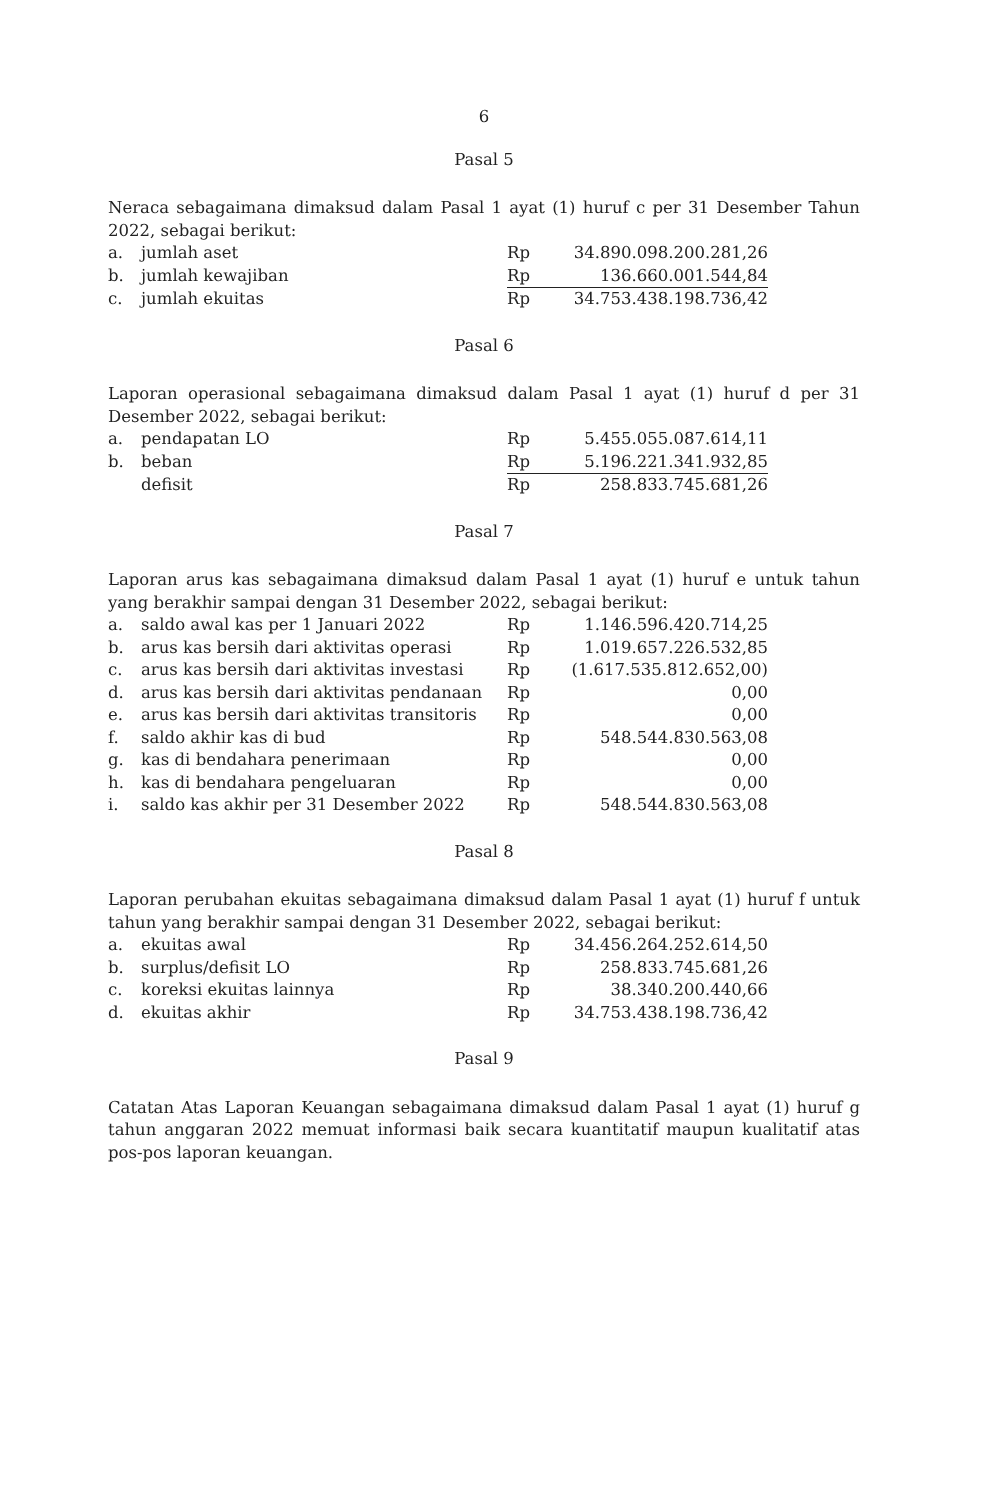6
Pasal 5
Neraca sebagaimana dimaksud dalam Pasal 1 ayat (1) huruf c per 31 Desember Tahun 2022, sebagai berikut:
| a. | jumlah aset | Rp | 34.890.098.200.281,26 |
| b. | jumlah kewajiban | Rp | 136.660.001.544,84 |
| c. | jumlah ekuitas | Rp | 34.753.438.198.736,42 |
Pasal 6
Laporan operasional sebagaimana dimaksud dalam Pasal 1 ayat (1) huruf d per 31 Desember 2022, sebagai berikut:
| a. | pendapatan LO | Rp | 5.455.055.087.614,11 |
| b. | beban | Rp | 5.196.221.341.932,85 |
| | defisit | Rp | 258.833.745.681,26 |
Pasal 7
Laporan arus kas sebagaimana dimaksud dalam Pasal 1 ayat (1) huruf e untuk tahun yang berakhir sampai dengan 31 Desember 2022, sebagai berikut:
| a. | saldo awal kas per 1 Januari 2022 | Rp | 1.146.596.420.714,25 |
| b. | arus kas bersih dari aktivitas operasi | Rp | 1.019.657.226.532,85 |
| c. | arus kas bersih dari aktivitas investasi | Rp | (1.617.535.812.652,00) |
| d. | arus kas bersih dari aktivitas pendanaan | Rp | 0,00 |
| e. | arus kas bersih dari aktivitas transitoris | Rp | 0,00 |
| f. | saldo akhir kas di bud | Rp | 548.544.830.563,08 |
| g. | kas di bendahara penerimaan | Rp | 0,00 |
| h. | kas di bendahara pengeluaran | Rp | 0,00 |
| i. | saldo kas akhir per 31 Desember 2022 | Rp | 548.544.830.563,08 |
Pasal 8
Laporan perubahan ekuitas sebagaimana dimaksud dalam Pasal 1 ayat (1) huruf f untuk tahun yang berakhir sampai dengan 31 Desember 2022, sebagai berikut:
| a. | ekuitas awal | Rp | 34.456.264.252.614,50 |
| b. | surplus/defisit LO | Rp | 258.833.745.681,26 |
| c. | koreksi ekuitas lainnya | Rp | 38.340.200.440,66 |
| d. | ekuitas akhir | Rp | 34.753.438.198.736,42 |
Pasal 9
Catatan Atas Laporan Keuangan sebagaimana dimaksud dalam Pasal 1 ayat (1) huruf g tahun anggaran 2022 memuat informasi baik secara kuantitatif maupun kualitatif atas pos-pos laporan keuangan.